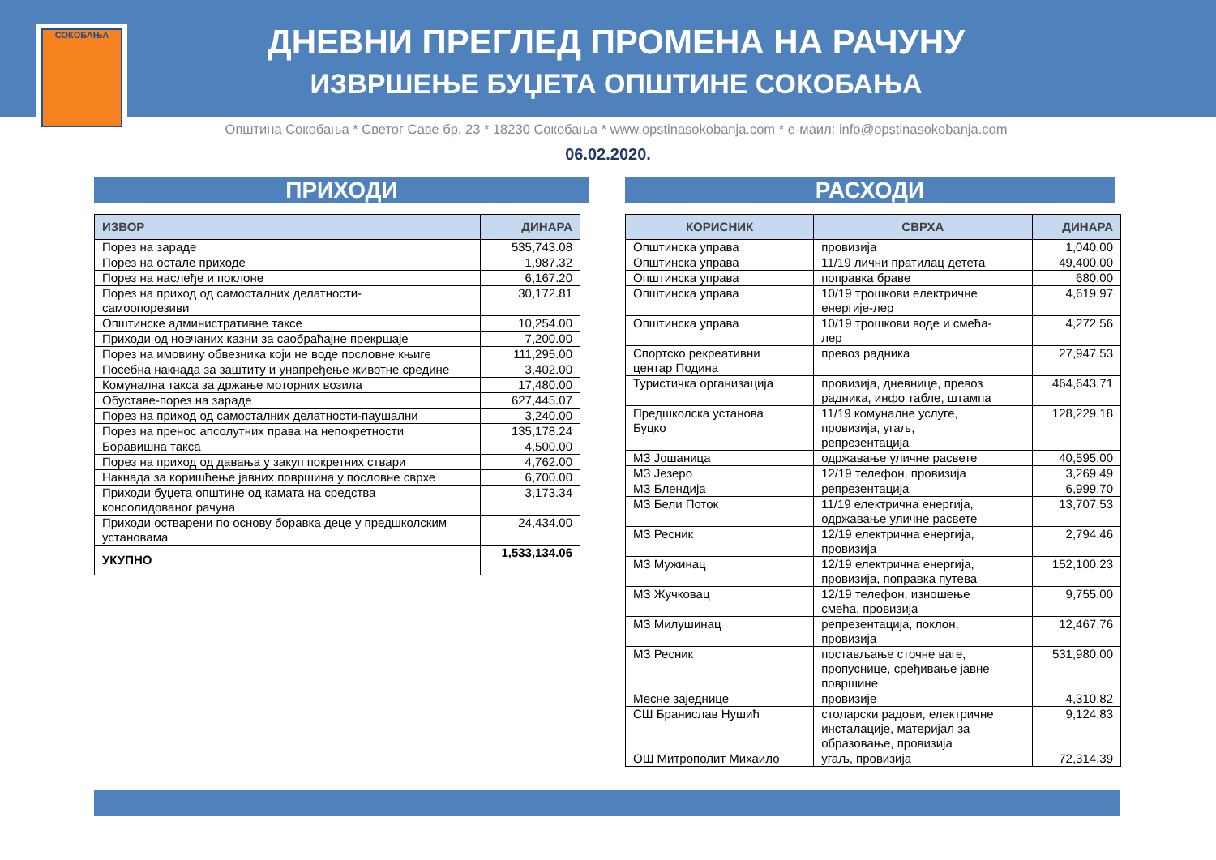СОКОБАЊА
ДНЕВНИ ПРЕГЛЕД ПРОМЕНА НА РАЧУНУ
ИЗВРШЕЊЕ БУЏЕТА ОПШТИНЕ СОКОБАЊА
Општина Сокобања * Светог Саве бр. 23 * 18230 Сокобања * www.opstinasokobanja.com * е-маил: info@opstinasokobanja.com
06.02.2020.
ПРИХОДИ
| ИЗВОР | ДИНАРА |
| --- | --- |
| Порез на зараде | 535,743.08 |
| Порез на остале приходе | 1,987.32 |
| Порез на наслеђе и поклоне | 6,167.20 |
| Порез на приход од самосталних делатности- самоопорезиви | 30,172.81 |
| Општинске административне таксе | 10,254.00 |
| Приходи од новчаних казни за саобраћајне прекршаје | 7,200.00 |
| Порез на имовину обвезника који не воде пословне књиге | 111,295.00 |
| Посебна накнада за заштиту и унапређење животне средине | 3,402.00 |
| Комунална такса за држање моторних возила | 17,480.00 |
| Обуставе-порез на зараде | 627,445.07 |
| Порез на приход од самосталних делатности-паушални | 3,240.00 |
| Порез на пренос апсолутних права на непокретности | 135,178.24 |
| Боравишна такса | 4,500.00 |
| Порез на приход од давања у закуп покретних ствари | 4,762.00 |
| Накнада за коришћење јавних површина у пословне сврхе | 6,700.00 |
| Приходи буџета општине од камата на средства консолидованог рачуна | 3,173.34 |
| Приходи остварени по основу боравка деце у предшколским установама | 24,434.00 |
| УКУПНО | 1,533,134.06 |
РАСХОДИ
| КОРИСНИК | СВРХА | ДИНАРА |
| --- | --- | --- |
| Општинска управа | провизија | 1,040.00 |
| Општинска управа | 11/19 лични пратилац детета | 49,400.00 |
| Општинска управа | поправка браве | 680.00 |
| Општинска управа | 10/19 трошкови електричне енергије-лер | 4,619.97 |
| Општинска управа | 10/19 трошкови воде и смећа- лер | 4,272.56 |
| Спортско рекреативни центар Подина | превоз радника | 27,947.53 |
| Туристичка организација | провизија, дневнице, превоз радника, инфо табле, штампа | 464,643.71 |
| Предшколска установа Буцко | 11/19 комуналне услуге, провизија, угаљ, репрезентација | 128,229.18 |
| МЗ Јошаница | одржавање уличне расвете | 40,595.00 |
| МЗ Језеро | 12/19 телефон, провизија | 3,269.49 |
| МЗ Блендија | репрезентација | 6,999.70 |
| МЗ Бели Поток | 11/19 електрична енергија, одржавање уличне расвете | 13,707.53 |
| МЗ Ресник | 12/19 електрична енергија, провизија | 2,794.46 |
| МЗ Мужинац | 12/19 електрична енергија, провизија, поправка путева | 152,100.23 |
| МЗ Жучковац | 12/19 телефон, изношење смећа, провизија | 9,755.00 |
| МЗ Милушинац | репрезентација, поклон, провизија | 12,467.76 |
| МЗ Ресник | постављање сточне ваге, пропуснице, сређивање јавне површине | 531,980.00 |
| Месне заједнице | провизије | 4,310.82 |
| СШ Бранислав Нушић | столарски радови, електричне инсталације, материјал за образовање, провизија | 9,124.83 |
| ОШ Митрополит Михаило | угаљ, провизија | 72,314.39 |